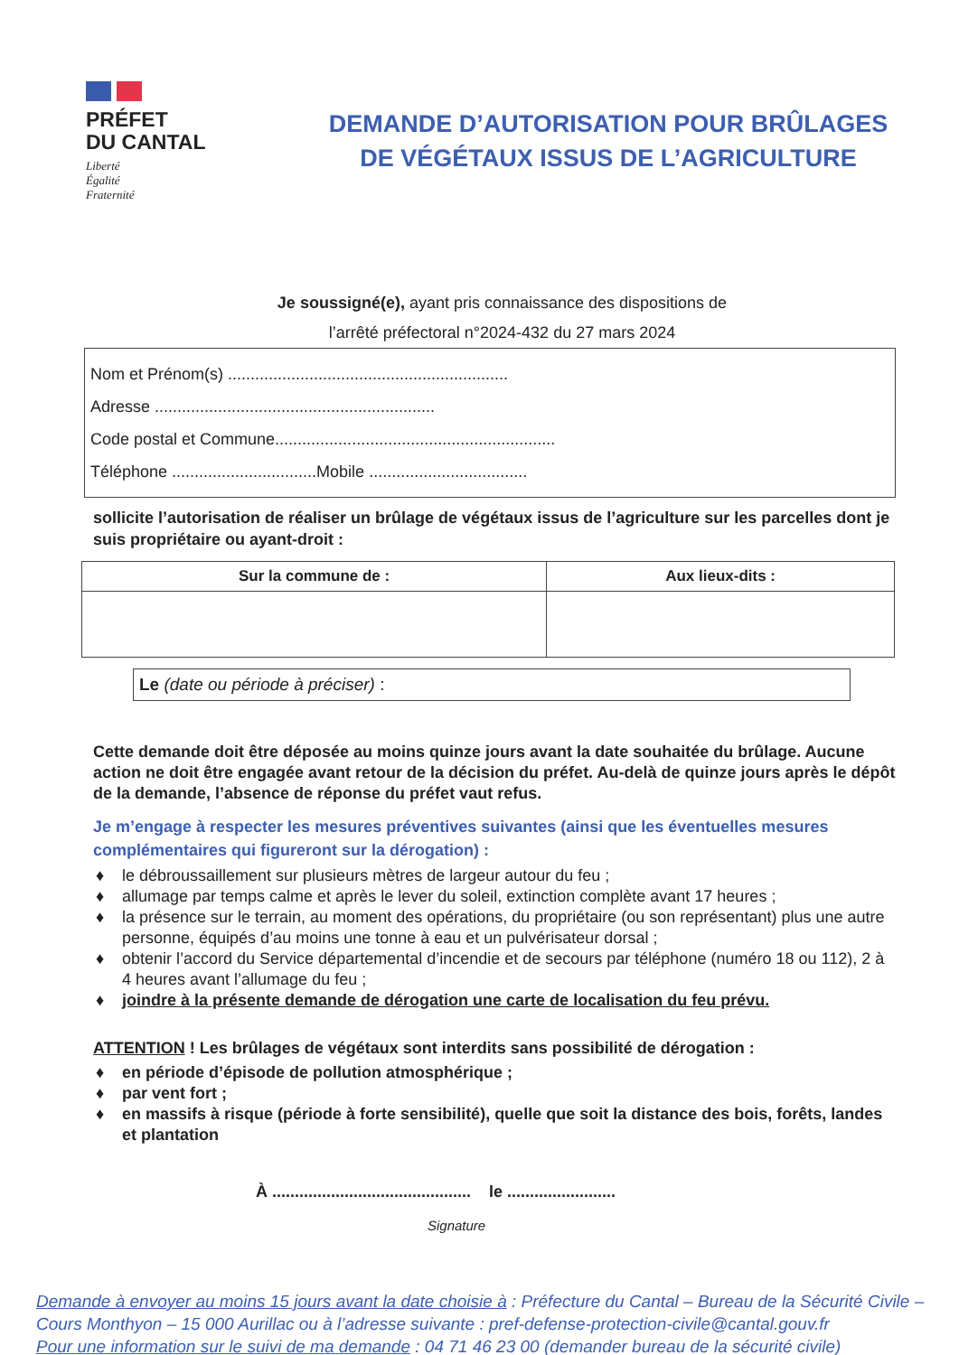PRÉFET
DU CANTAL
Liberté
Égalité
Fraternité
DEMANDE D’AUTORISATION POUR BRÛLAGES DE VÉGÉTAUX ISSUS DE L’AGRICULTURE
Je soussigné(e), ayant pris connaissance des dispositions de
l’arrêté préfectoral n°2024-432 du 27 mars 2024
Nom et Prénom(s) ..............................................................
Adresse ..............................................................
Code postal et Commune..............................................................
Téléphone ................................Mobile ...................................
sollicite l’autorisation de réaliser un brûlage de végétaux issus de l’agriculture sur les parcelles dont je suis propriétaire ou ayant-droit :
| Sur la commune de : | Aux lieux-dits : |
| --- | --- |
Le (date ou période à préciser) :
Cette demande doit être déposée au moins quinze jours avant la date souhaitée du brûlage. Aucune action ne doit être engagée avant retour de la décision du préfet. Au-delà de quinze jours après le dépôt de la demande, l’absence de réponse du préfet vaut refus.
Je m’engage à respecter les mesures préventives suivantes (ainsi que les éventuelles mesures complémentaires qui figureront sur la dérogation) :
♦ le débroussaillement sur plusieurs mètres de largeur autour du feu ;
♦ allumage par temps calme et après le lever du soleil, extinction complète avant 17 heures ;
♦ la présence sur le terrain, au moment des opérations, du propriétaire (ou son représentant) plus une autre personne, équipés d’au moins une tonne à eau et un pulvérisateur dorsal ;
♦ obtenir l’accord du Service départemental d’incendie et de secours par téléphone (numéro 18 ou 112), 2 à 4 heures avant l’allumage du feu ;
♦ joindre à la présente demande de dérogation une carte de localisation du feu prévu.
ATTENTION ! Les brûlages de végétaux sont interdits sans possibilité de dérogation :
♦ en période d’épisode de pollution atmosphérique ;
♦ par vent fort ;
♦ en massifs à risque (période à forte sensibilité), quelle que soit la distance des bois, forêts, landes et plantation
À ............................................ le ........................
Signature
Demande à envoyer au moins 15 jours avant la date choisie à : Préfecture du Cantal – Bureau de la Sécurité Civile – Cours Monthyon – 15 000 Aurillac ou à l’adresse suivante : pref-defense-protection-civile@cantal.gouv.fr
Pour une information sur le suivi de ma demande : 04 71 46 23 00 (demander bureau de la sécurité civile)